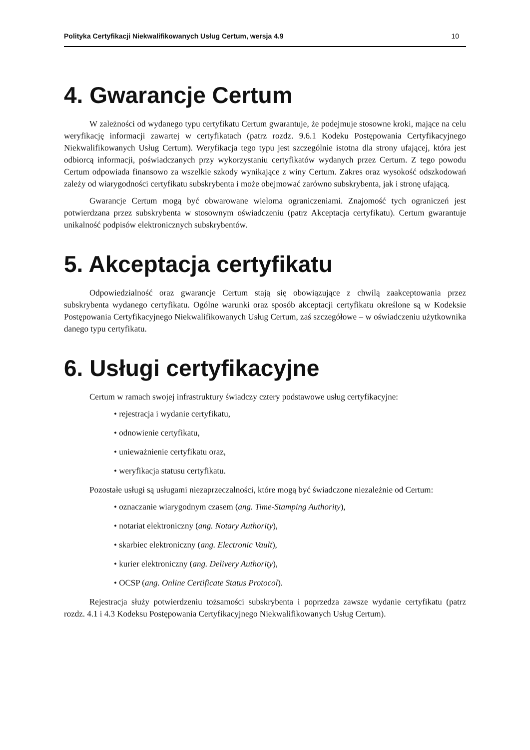Polityka Certyfikacji Niekwalifikowanych Usług Certum, wersja 4.9 10
4. Gwarancje Certum
W zależności od wydanego typu certyfikatu Certum gwarantuje, że podejmuje stosowne kroki, mające na celu weryfikację informacji zawartej w certyfikatach (patrz rozdz. 9.6.1 Kodeku Postępowania Certyfikacyjnego Niekwalifikowanych Usług Certum). Weryfikacja tego typu jest szczególnie istotna dla strony ufającej, która jest odbiorcą informacji, poświadczanych przy wykorzystaniu certyfikatów wydanych przez Certum. Z tego powodu Certum odpowiada finansowo za wszelkie szkody wynikające z winy Certum. Zakres oraz wysokość odszkodowań zależy od wiarygodności certyfikatu subskrybenta i może obejmować zarówno subskrybenta, jak i stronę ufającą.
Gwarancje Certum mogą być obwarowane wieloma ograniczeniami. Znajomość tych ograniczeń jest potwierdzana przez subskrybenta w stosownym oświadczeniu (patrz Akceptacja certyfikatu). Certum gwarantuje unikalność podpisów elektronicznych subskrybentów.
5. Akceptacja certyfikatu
Odpowiedzialność oraz gwarancje Certum stają się obowiązujące z chwilą zaakceptowania przez subskrybenta wydanego certyfikatu. Ogólne warunki oraz sposób akceptacji certyfikatu określone są w Kodeksie Postępowania Certyfikacyjnego Niekwalifikowanych Usług Certum, zaś szczegółowe – w oświadczeniu użytkownika danego typu certyfikatu.
6. Usługi certyfikacyjne
Certum w ramach swojej infrastruktury świadczy cztery podstawowe usług certyfikacyjne:
• rejestracja i wydanie certyfikatu,
• odnowienie certyfikatu,
• unieważnienie certyfikatu oraz,
• weryfikacja statusu certyfikatu.
Pozostałe usługi są usługami niezaprzeczalności, które mogą być świadczone niezależnie od Certum:
• oznaczanie wiarygodnym czasem (ang. Time-Stamping Authority),
• notariat elektroniczny (ang. Notary Authority),
• skarbiec elektroniczny (ang. Electronic Vault),
• kurier elektroniczny (ang. Delivery Authority),
• OCSP (ang. Online Certificate Status Protocol).
Rejestracja służy potwierdzeniu tożsamości subskrybenta i poprzedza zawsze wydanie certyfikatu (patrz rozdz. 4.1 i 4.3 Kodeksu Postępowania Certyfikacyjnego Niekwalifikowanych Usług Certum).